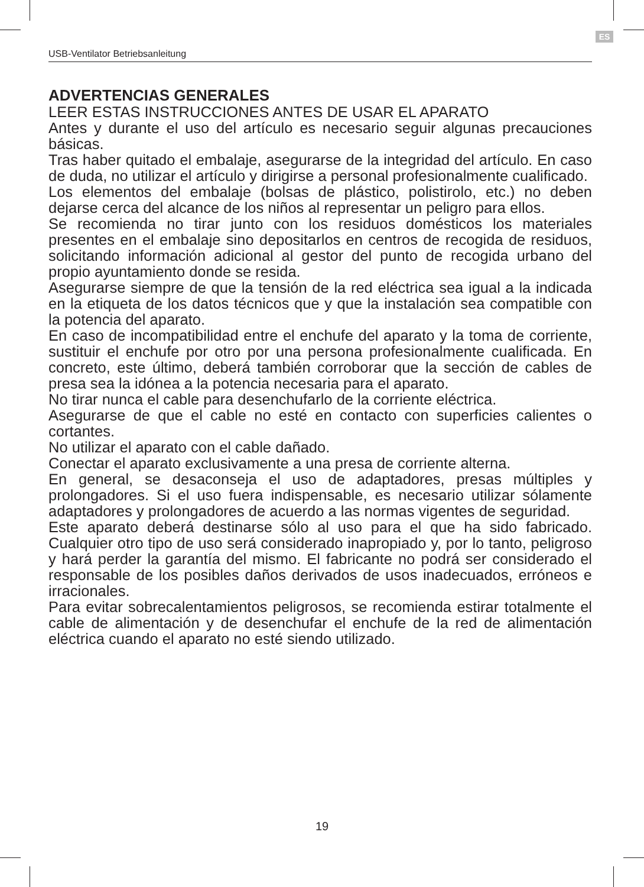ES
USB-Ventilator Betriebsanleitung
ADVERTENCIAS GENERALES
LEER ESTAS INSTRUCCIONES ANTES DE USAR EL APARATO
Antes y durante el uso del artículo es necesario seguir algunas precauciones básicas.
Tras haber quitado el embalaje, asegurarse de la integridad del artículo. En caso de duda, no utilizar el artículo y dirigirse a personal profesionalmente cualificado.
Los elementos del embalaje (bolsas de plástico, polistirolo, etc.) no deben dejarse cerca del alcance de los niños al representar un peligro para ellos.
Se recomienda no tirar junto con los residuos domésticos los materiales presentes en el embalaje sino depositarlos en centros de recogida de residuos, solicitando información adicional al gestor del punto de recogida urbano del propio ayuntamiento donde se resida.
Asegurarse siempre de que la tensión de la red eléctrica sea igual a la indicada en la etiqueta de los datos técnicos que y que la instalación sea compatible con la potencia del aparato.
En caso de incompatibilidad entre el enchufe del aparato y la toma de corriente, sustituir el enchufe por otro por una persona profesionalmente cualificada. En concreto, este último, deberá también corroborar que la sección de cables de presa sea la idónea a la potencia necesaria para el aparato.
No tirar nunca el cable para desenchufarlo de la corriente eléctrica.
Asegurarse de que el cable no esté en contacto con superficies calientes o cortantes.
No utilizar el aparato con el cable dañado.
Conectar el aparato exclusivamente a una presa de corriente alterna.
En general, se desaconseja el uso de adaptadores, presas múltiples y prolongadores. Si el uso fuera indispensable, es necesario utilizar sólamente adaptadores y prolongadores de acuerdo a las normas vigentes de seguridad.
Este aparato deberá destinarse sólo al uso para el que ha sido fabricado. Cualquier otro tipo de uso será considerado inapropiado y, por lo tanto, peligroso y hará perder la garantía del mismo. El fabricante no podrá ser considerado el responsable de los posibles daños derivados de usos inadecuados, erróneos e irracionales.
Para evitar sobrecalentamientos peligrosos, se recomienda estirar totalmente el cable de alimentación y de desenchufar el enchufe de la red de alimentación eléctrica cuando el aparato no esté siendo utilizado.
19